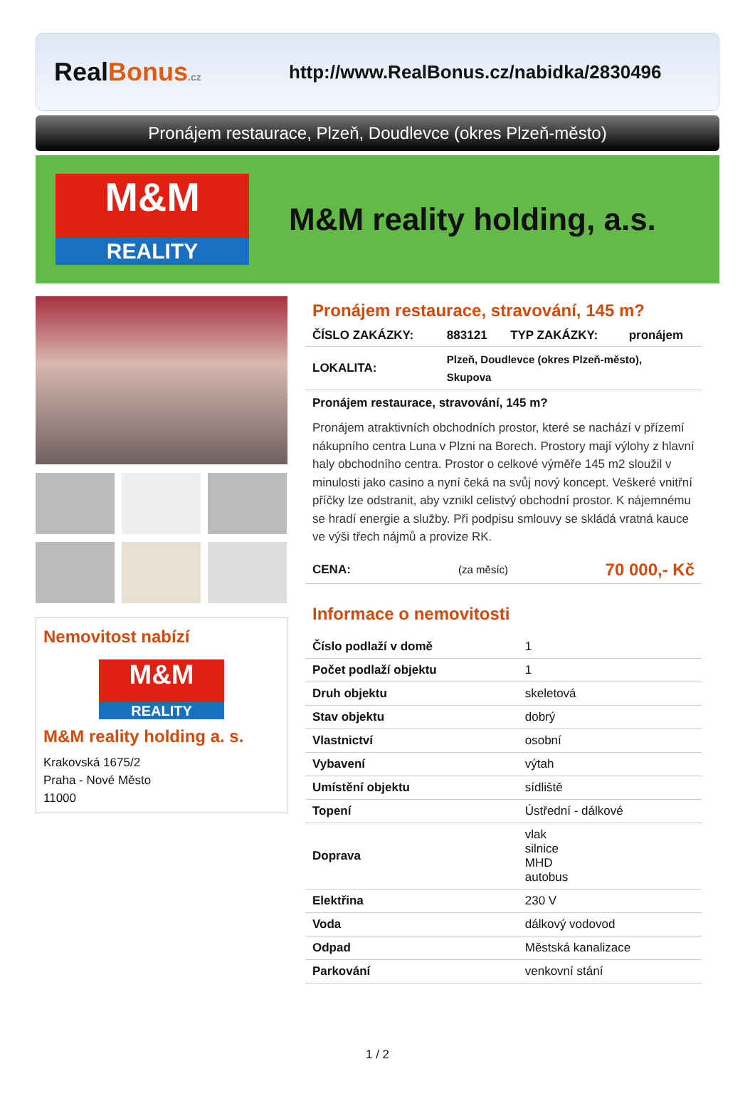RealBonus.cz
http://www.RealBonus.cz/nabidka/2830496
Pronájem restaurace, Plzeň, Doudlevce (okres Plzeň-město)
M&M
REALITY
M&M reality holding, a.s.
Nemovitost nabízí
M&M
REALITY
M&M reality holding a. s.
Krakovská 1675/2
Praha - Nové Město
11000
Pronájem restaurace, stravování, 145 m?
| ČÍSLO ZAKÁZKY: | 883121 | TYP ZAKÁZKY: | pronájem |
| LOKALITA: | Plzeň, Doudlevce (okres Plzeň-město), Skupova | | |
Pronájem restaurace, stravování, 145 m?
Pronájem atraktivních obchodních prostor, které se nachází v přízemí nákupního centra Luna v Plzni na Borech. Prostory mají výlohy z hlavní haly obchodního centra. Prostor o celkové výměře 145 m2 sloužil v minulosti jako casino a nyní čeká na svůj nový koncept. Veškeré vnitřní příčky lze odstranit, aby vznikl celistvý obchodní prostor. K nájemnému se hradí energie a služby. Při podpisu smlouvy se skládá vratná kauce ve výši třech nájmů a provize RK.
| CENA: | (za měsíc) | 70 000,- Kč |
Informace o nemovitosti
| Číslo podlaží v domě | 1 |
| Počet podlaží objektu | 1 |
| Druh objektu | skeletová |
| Stav objektu | dobrý |
| Vlastnictví | osobní |
| Vybavení | výtah |
| Umístění objektu | sídliště |
| Topení | Ústřední - dálkové |
| Doprava | vlak silnice MHD autobus |
| Elektřina | 230 V |
| Voda | dálkový vodovod |
| Odpad | Městská kanalizace |
| Parkování | venkovní stání |
1 / 2